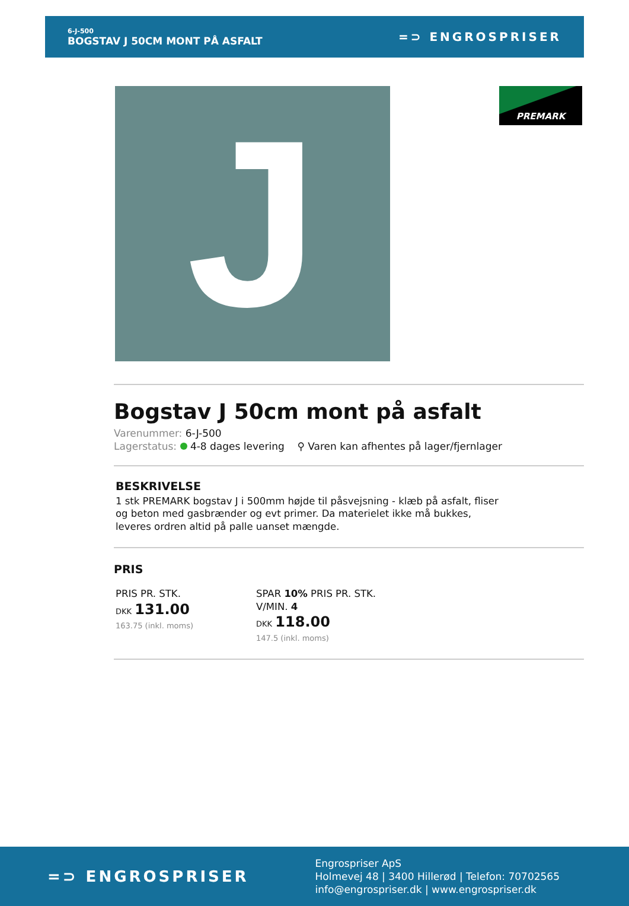6-J-500
BOGSTAV J 50CM MONT PÅ ASFALT
=⊃ ENGROSPRISER
J
PREMARK
Bogstav J 50cm mont på asfalt
Varenummer: 6-J-500
Lagerstatus: 4-8 dages levering ⚲ Varen kan afhentes på lager/fjernlager
BESKRIVELSE
1 stk PREMARK bogstav J i 500mm højde til påsvejsning - klæb på asfalt, fliser og beton med gasbrænder og evt primer. Da materielet ikke må bukkes, leveres ordren altid på palle uanset mængde.
PRIS
PRIS PR. STK.
DKK 131.00
163.75 (inkl. moms)
SPAR 10% PRIS PR. STK. V/MIN. 4
DKK 118.00
147.5 (inkl. moms)
=⊃ ENGROSPRISER
Engrospriser ApS
Holmevej 48 | 3400 Hillerød | Telefon: 70702565
info@engrospriser.dk | www.engrospriser.dk